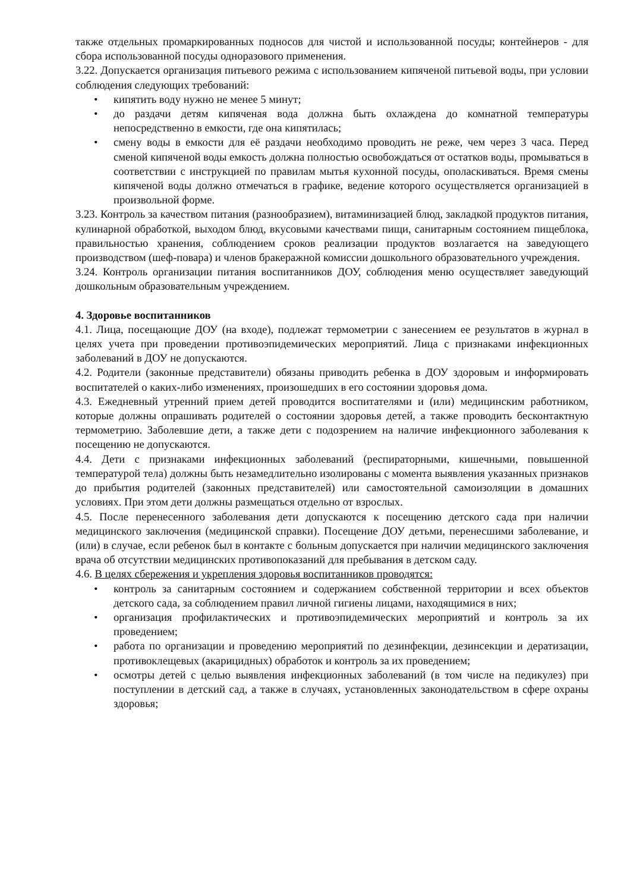также отдельных промаркированных подносов для чистой и использованной посуды; контейнеров - для сбора использованной посуды одноразового применения.
3.22. Допускается организация питьевого режима с использованием кипяченой питьевой воды, при условии соблюдения следующих требований:
• кипятить воду нужно не менее 5 минут;
• до раздачи детям кипяченая вода должна быть охлаждена до комнатной температуры непосредственно в емкости, где она кипятилась;
• смену воды в емкости для её раздачи необходимо проводить не реже, чем через 3 часа. Перед сменой кипяченой воды емкость должна полностью освобождаться от остатков воды, промываться в соответствии с инструкцией по правилам мытья кухонной посуды, ополаскиваться. Время смены кипяченой воды должно отмечаться в графике, ведение которого осуществляется организацией в произвольной форме.
3.23. Контроль за качеством питания (разнообразием), витаминизацией блюд, закладкой продуктов питания, кулинарной обработкой, выходом блюд, вкусовыми качествами пищи, санитарным состоянием пищеблока, правильностью хранения, соблюдением сроков реализации продуктов возлагается на заведующего производством (шеф-повара) и членов бракеражной комиссии дошкольного образовательного учреждения.
3.24. Контроль организации питания воспитанников ДОУ, соблюдения меню осуществляет заведующий дошкольным образовательным учреждением.
4. Здоровье воспитанников
4.1. Лица, посещающие ДОУ (на входе), подлежат термометрии с занесением ее результатов в журнал в целях учета при проведении противоэпидемических мероприятий. Лица с признаками инфекционных заболеваний в ДОУ не допускаются.
4.2. Родители (законные представители) обязаны приводить ребенка в ДОУ здоровым и информировать воспитателей о каких-либо изменениях, произошедших в его состоянии здоровья дома.
4.3. Ежедневный утренний прием детей проводится воспитателями и (или) медицинским работником, которые должны опрашивать родителей о состоянии здоровья детей, а также проводить бесконтактную термометрию. Заболевшие дети, а также дети с подозрением на наличие инфекционного заболевания к посещению не допускаются.
4.4. Дети с признаками инфекционных заболеваний (респираторными, кишечными, повышенной температурой тела) должны быть незамедлительно изолированы с момента выявления указанных признаков до прибытия родителей (законных представителей) или самостоятельной самоизоляции в домашних условиях. При этом дети должны размещаться отдельно от взрослых.
4.5. После перенесенного заболевания дети допускаются к посещению детского сада при наличии медицинского заключения (медицинской справки). Посещение ДОУ детьми, перенесшими заболевание, и (или) в случае, если ребенок был в контакте с больным допускается при наличии медицинского заключения врача об отсутствии медицинских противопоказаний для пребывания в детском саду.
4.6. В целях сбережения и укрепления здоровья воспитанников проводятся:
• контроль за санитарным состоянием и содержанием собственной территории и всех объектов детского сада, за соблюдением правил личной гигиены лицами, находящимися в них;
• организация профилактических и противоэпидемических мероприятий и контроль за их проведением;
• работа по организации и проведению мероприятий по дезинфекции, дезинсекции и дератизации, противоклещевых (акарицидных) обработок и контроль за их проведением;
• осмотры детей с целью выявления инфекционных заболеваний (в том числе на педикулез) при поступлении в детский сад, а также в случаях, установленных законодательством в сфере охраны здоровья;